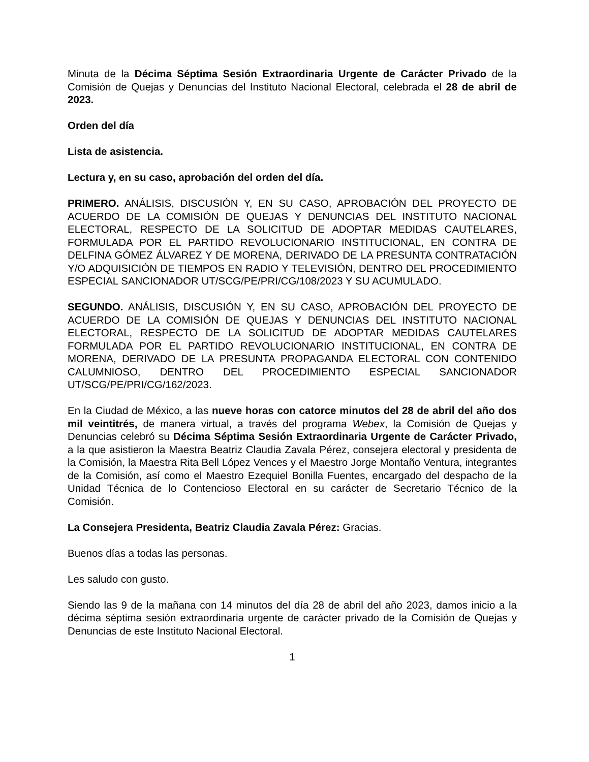Minuta de la Décima Séptima Sesión Extraordinaria Urgente de Carácter Privado de la Comisión de Quejas y Denuncias del Instituto Nacional Electoral, celebrada el 28 de abril de 2023.
Orden del día
Lista de asistencia.
Lectura y, en su caso, aprobación del orden del día.
PRIMERO. ANÁLISIS, DISCUSIÓN Y, EN SU CASO, APROBACIÓN DEL PROYECTO DE ACUERDO DE LA COMISIÓN DE QUEJAS Y DENUNCIAS DEL INSTITUTO NACIONAL ELECTORAL, RESPECTO DE LA SOLICITUD DE ADOPTAR MEDIDAS CAUTELARES, FORMULADA POR EL PARTIDO REVOLUCIONARIO INSTITUCIONAL, EN CONTRA DE DELFINA GÓMEZ ÁLVAREZ Y DE MORENA, DERIVADO DE LA PRESUNTA CONTRATACIÓN Y/O ADQUISICIÓN DE TIEMPOS EN RADIO Y TELEVISIÓN, DENTRO DEL PROCEDIMIENTO ESPECIAL SANCIONADOR UT/SCG/PE/PRI/CG/108/2023 Y SU ACUMULADO.
SEGUNDO. ANÁLISIS, DISCUSIÓN Y, EN SU CASO, APROBACIÓN DEL PROYECTO DE ACUERDO DE LA COMISIÓN DE QUEJAS Y DENUNCIAS DEL INSTITUTO NACIONAL ELECTORAL, RESPECTO DE LA SOLICITUD DE ADOPTAR MEDIDAS CAUTELARES FORMULADA POR EL PARTIDO REVOLUCIONARIO INSTITUCIONAL, EN CONTRA DE MORENA, DERIVADO DE LA PRESUNTA PROPAGANDA ELECTORAL CON CONTENIDO CALUMNIOSO, DENTRO DEL PROCEDIMIENTO ESPECIAL SANCIONADOR UT/SCG/PE/PRI/CG/162/2023.
En la Ciudad de México, a las nueve horas con catorce minutos del 28 de abril del año dos mil veintitrés, de manera virtual, a través del programa Webex, la Comisión de Quejas y Denuncias celebró su Décima Séptima Sesión Extraordinaria Urgente de Carácter Privado, a la que asistieron la Maestra Beatriz Claudia Zavala Pérez, consejera electoral y presidenta de la Comisión, la Maestra Rita Bell López Vences y el Maestro Jorge Montaño Ventura, integrantes de la Comisión, así como el Maestro Ezequiel Bonilla Fuentes, encargado del despacho de la Unidad Técnica de lo Contencioso Electoral en su carácter de Secretario Técnico de la Comisión.
La Consejera Presidenta, Beatriz Claudia Zavala Pérez: Gracias.
Buenos días a todas las personas.
Les saludo con gusto.
Siendo las 9 de la mañana con 14 minutos del día 28 de abril del año 2023, damos inicio a la décima séptima sesión extraordinaria urgente de carácter privado de la Comisión de Quejas y Denuncias de este Instituto Nacional Electoral.
1